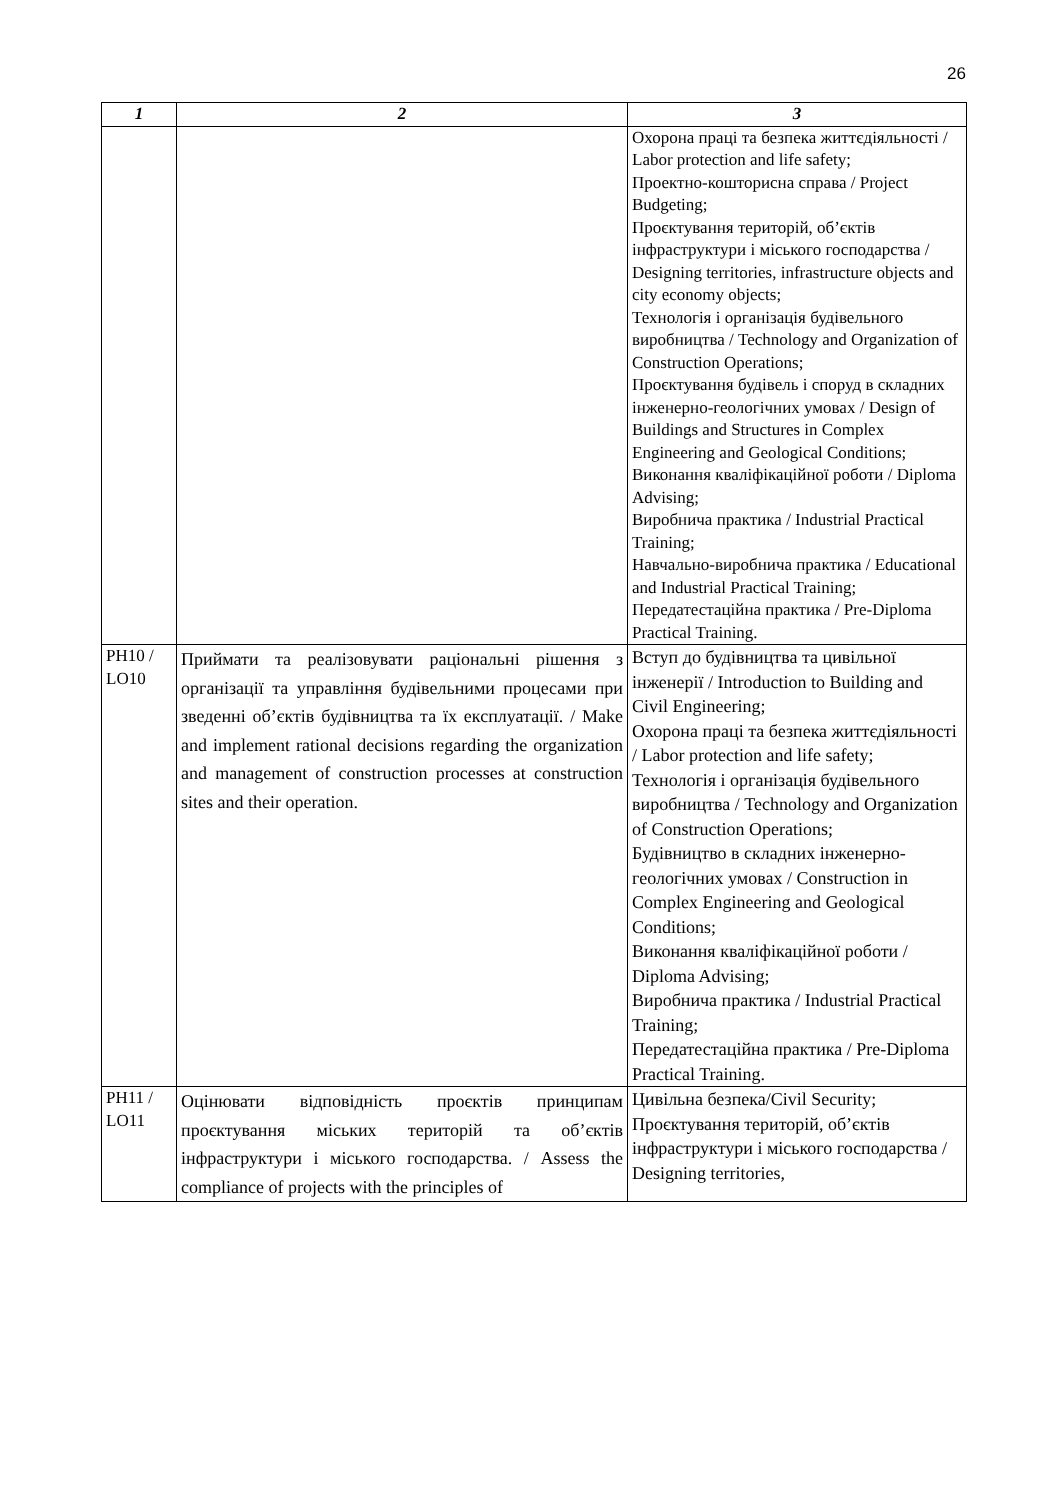26
| 1 | 2 | 3 |
| --- | --- | --- |
| | | Охорона праці та безпека життєдіяльності / Labor protection and life safety; Проектно-кошторисна справа / Project Budgeting; Проєктування територій, об’єктів інфраструктури і міського господарства / Designing territories, infrastructure objects and city economy objects; Технологія і організація будівельного виробництва / Technology and Organization of Construction Operations; Проєктування будівель і споруд в складних інженерно-геологічних умовах / Design of Buildings and Structures in Complex Engineering and Geological Conditions; Виконання кваліфікаційної роботи / Diploma Advising; Виробнича практика / Industrial Practical Training; Навчально-виробнича практика / Educational and Industrial Practical Training; Передатестаційна практика / Pre-Diploma Practical Training. |
| PH10 / LO10 | Приймати та реалізовувати раціональні рішення з організації та управління будівельними процесами при зведенні об’єктів будівництва та їх експлуатації. / Make and implement rational decisions regarding the organization and management of construction processes at construction sites and their operation. | Вступ до будівництва та цивільної інженерії / Introduction to Building and Civil Engineering; Охорона праці та безпека життєдіяльності / Labor protection and life safety; Технологія і організація будівельного виробництва / Technology and Organization of Construction Operations; Будівництво в складних інженерно-геологічних умовах / Construction in Complex Engineering and Geological Conditions; Виконання кваліфікаційної роботи / Diploma Advising; Виробнича практика / Industrial Practical Training; Передатестаційна практика / Pre-Diploma Practical Training. |
| PH11 / LO11 | Оцінювати відповідність проєктів принципам проєктування міських територій та об’єктів інфраструктури і міського господарства. / Assess the compliance of projects with the principles of | Цивільна безпека/Civil Security; Проєктування територій, об’єктів інфраструктури і міського господарства / Designing territories, |